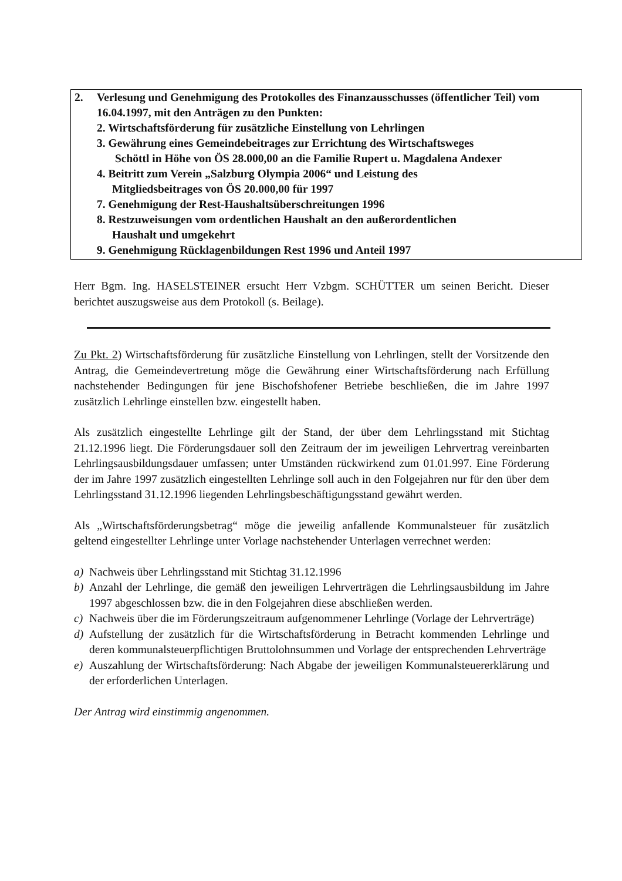2. Verlesung und Genehmigung des Protokolles des Finanzausschusses (öffentlicher Teil) vom 16.04.1997, mit den Anträgen zu den Punkten:
2. Wirtschaftsförderung für zusätzliche Einstellung von Lehrlingen
3. Gewährung eines Gemeindebeitrages zur Errichtung des Wirtschaftsweges
Schöttl in Höhe von ÖS 28.000,00 an die Familie Rupert u. Magdalena Andexer
4. Beitritt zum Verein „Salzburg Olympia 2006“ und Leistung des
Mitgliedsbeitrages von ÖS 20.000,00 für 1997
7. Genehmigung der Rest-Haushaltsüberschreitungen 1996
8. Restzuweisungen vom ordentlichen Haushalt an den außerordentlichen
Haushalt und umgekehrt
9. Genehmigung Rücklagenbildungen Rest 1996 und Anteil 1997
Herr Bgm. Ing. HASELSTEINER ersucht Herr Vzbgm. SCHÜTTER um seinen Bericht. Dieser berichtet auszugsweise aus dem Protokoll (s. Beilage).
Zu Pkt. 2) Wirtschaftsförderung für zusätzliche Einstellung von Lehrlingen, stellt der Vorsitzende den Antrag, die Gemeindevertretung möge die Gewährung einer Wirtschaftsförderung nach Erfüllung nachstehender Bedingungen für jene Bischofshofener Betriebe beschließen, die im Jahre 1997 zusätzlich Lehrlinge einstellen bzw. eingestellt haben.
Als zusätzlich eingestellte Lehrlinge gilt der Stand, der über dem Lehrlingsstand mit Stichtag 21.12.1996 liegt. Die Förderungsdauer soll den Zeitraum der im jeweiligen Lehrvertrag vereinbarten Lehrlingsausbildungsdauer umfassen; unter Umständen rückwirkend zum 01.01.997. Eine Förderung der im Jahre 1997 zusätzlich eingestellten Lehrlinge soll auch in den Folgejahren nur für den über dem Lehrlingsstand 31.12.1996 liegenden Lehrlingsbeschäftigungsstand gewährt werden.
Als „Wirtschaftsförderungsbetrag“ möge die jeweilig anfallende Kommunalsteuer für zusätzlich geltend eingestellter Lehrlinge unter Vorlage nachstehender Unterlagen verrechnet werden:
a) Nachweis über Lehrlingsstand mit Stichtag 31.12.1996
b) Anzahl der Lehrlinge, die gemäß den jeweiligen Lehrverträgen die Lehrlingsausbildung im Jahre 1997 abgeschlossen bzw. die in den Folgejahren diese abschließen werden.
c) Nachweis über die im Förderungszeitraum aufgenommener Lehrlinge (Vorlage der Lehrverträge)
d) Aufstellung der zusätzlich für die Wirtschaftsförderung in Betracht kommenden Lehrlinge und deren kommunalsteuerpflichtigen Bruttolohnsummen und Vorlage der entsprechenden Lehrverträge
e) Auszahlung der Wirtschaftsförderung: Nach Abgabe der jeweiligen Kommunalsteuererklärung und der erforderlichen Unterlagen.
Der Antrag wird einstimmig angenommen.